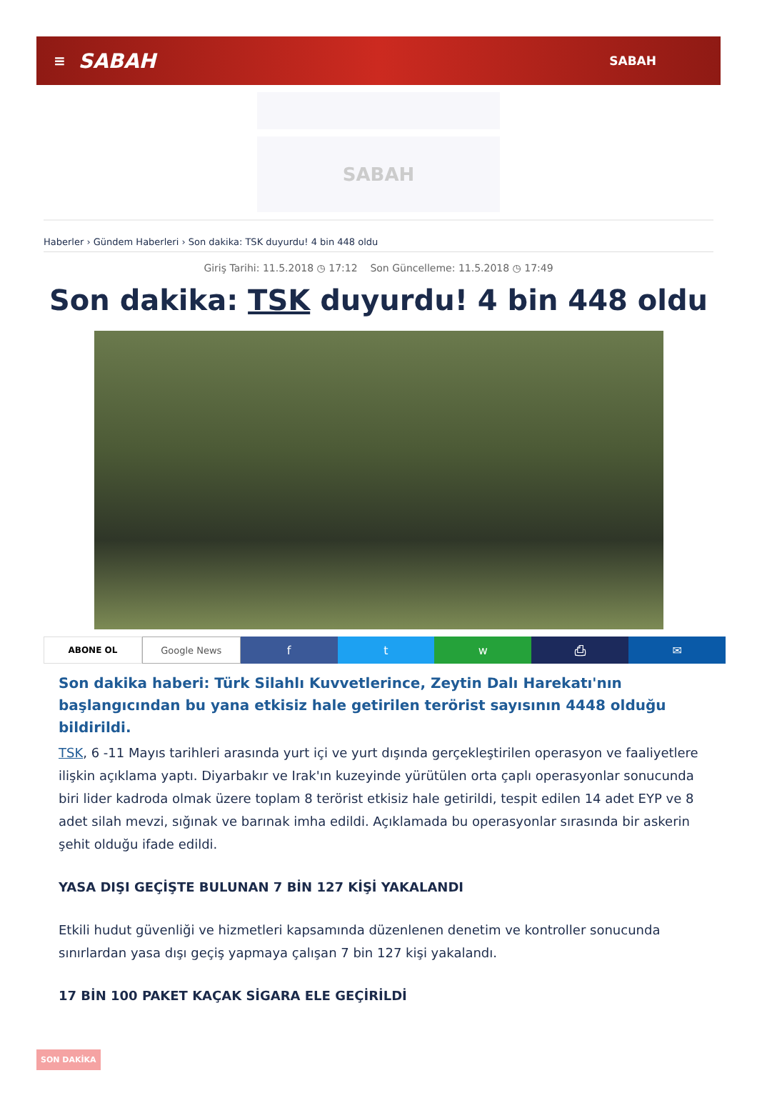≡ SABAH SABAH
SABAH
Haberler › Gündem Haberleri › Son dakika: TSK duyurdu! 4 bin 448 oldu
Giriş Tarihi: 11.5.2018 ◷ 17:12 Son Güncelleme: 11.5.2018 ◷ 17:49
Son dakika: TSK duyurdu! 4 bin 448 oldu
ABONE OL Google News
f t w ⎙ ✉
Son dakika haberi: Türk Silahlı Kuvvetlerince, Zeytin Dalı Harekatı'nın başlangıcından bu yana etkisiz hale getirilen terörist sayısının 4448 olduğu bildirildi.
TSK, 6 -11 Mayıs tarihleri arasında yurt içi ve yurt dışında gerçekleştirilen operasyon ve faaliyetlere ilişkin açıklama yaptı. Diyarbakır ve Irak'ın kuzeyinde yürütülen orta çaplı operasyonlar sonucunda biri lider kadroda olmak üzere toplam 8 terörist etkisiz hale getirildi, tespit edilen 14 adet EYP ve 8 adet silah mevzi, sığınak ve barınak imha edildi. Açıklamada bu operasyonlar sırasında bir askerin şehit olduğu ifade edildi.
YASA DIŞI GEÇİŞTE BULUNAN 7 BİN 127 KİŞİ YAKALANDI
Etkili hudut güvenliği ve hizmetleri kapsamında düzenlenen denetim ve kontroller sonucunda sınırlardan yasa dışı geçiş yapmaya çalışan 7 bin 127 kişi yakalandı.
17 BİN 100 PAKET KAÇAK SİGARA ELE GEÇİRİLDİ
SON DAKİKA